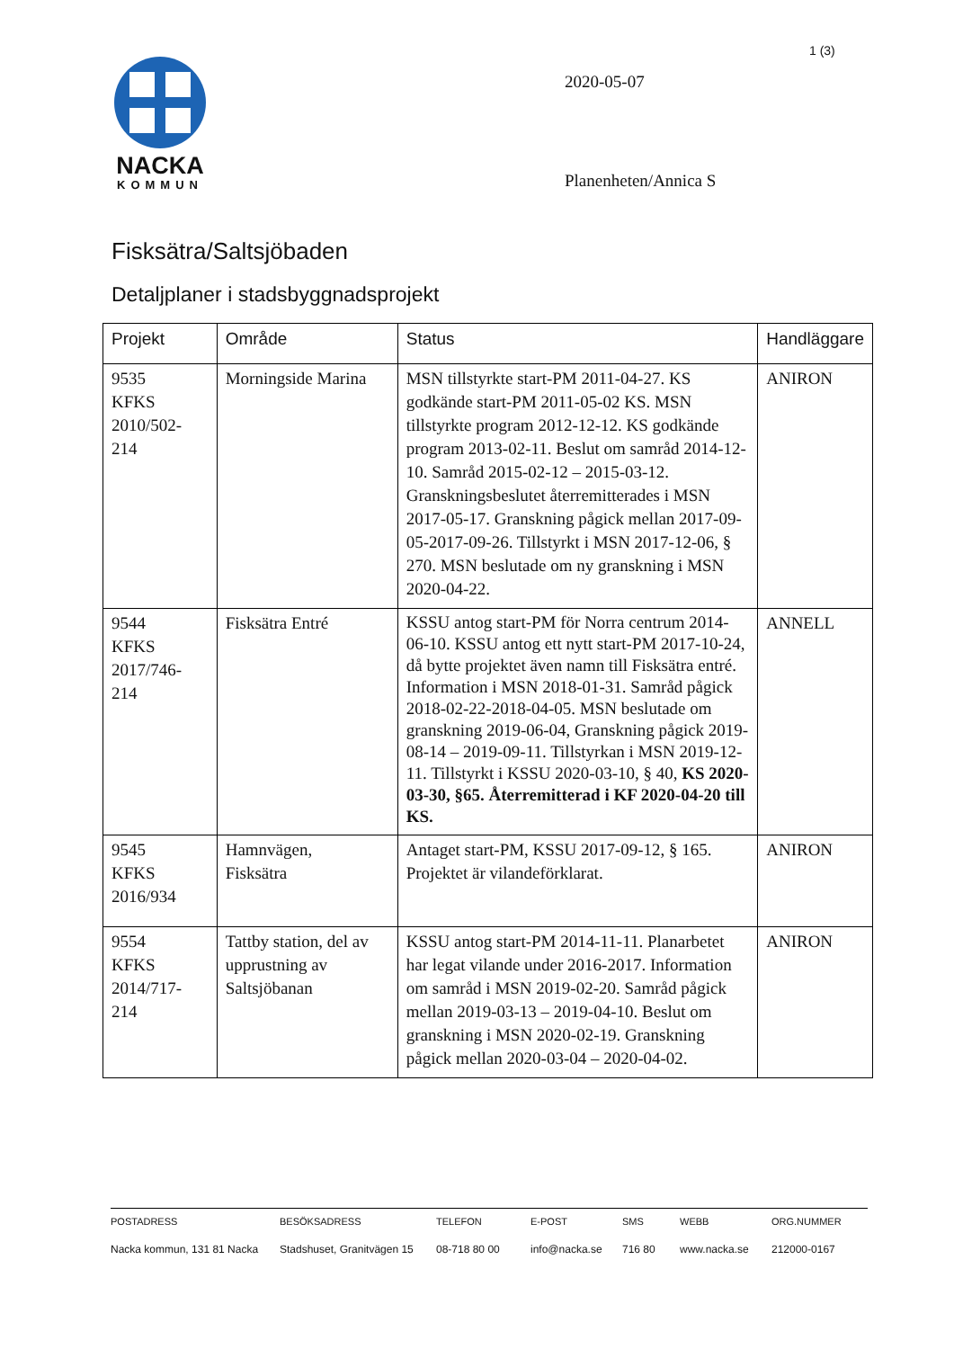1 (3)
NACKA
KOMMUN
2020-05-07
Planenheten/Annica S
Fisksätra/Saltsjöbaden
Detaljplaner i stadsbyggnadsprojekt
| Projekt | Område | Status | Handläggare |
| --- | --- | --- | --- |
| 9535 KFKS 2010/502- 214 | Morningside Marina | MSN tillstyrkte start-PM 2011-04-27. KS godkände start-PM 2011-05-02 KS. MSN tillstyrkte program 2012-12-12. KS godkände program 2013-02-11. Beslut om samråd 2014-12-10. Samråd 2015-02-12 – 2015-03-12. Granskningsbeslutet återremitterades i MSN 2017-05-17. Granskning pågick mellan 2017-09-05-2017-09-26. Tillstyrkt i MSN 2017-12-06, § 270. MSN beslutade om ny granskning i MSN 2020-04-22. | ANIRON |
| 9544 KFKS 2017/746- 214 | Fisksätra Entré | KSSU antog start-PM för Norra centrum 2014-06-10. KSSU antog ett nytt start-PM 2017-10-24, då bytte projektet även namn till Fisksätra entré. Information i MSN 2018-01-31. Samråd pågick 2018-02-22-2018-04-05. MSN beslutade om granskning 2019-06-04, Granskning pågick 2019-08-14 – 2019-09-11. Tillstyrkan i MSN 2019-12-11. Tillstyrkt i KSSU 2020-03-10, § 40, KS 2020-03-30, §65. Återremitterad i KF 2020-04-20 till KS. | ANNELL |
| 9545 KFKS 2016/934 | Hamnvägen, Fisksätra | Antaget start-PM, KSSU 2017-09-12, § 165. Projektet är vilandeförklarat. | ANIRON |
| 9554 KFKS 2014/717- 214 | Tattby station, del av upprustning av Saltsjöbanan | KSSU antog start-PM 2014-11-11. Planarbetet har legat vilande under 2016-2017. Information om samråd i MSN 2019-02-20. Samråd pågick mellan 2019-03-13 – 2019-04-10. Beslut om granskning i MSN 2020-02-19. Granskning pågick mellan 2020-03-04 – 2020-04-02. | ANIRON |
POSTADRESS
Nacka kommun, 131 81 Nacka
BESÖKSADRESS
Stadshuset, Granitvägen 15
TELEFON
08-718 80 00
E-POST
info@nacka.se
SMS
716 80
WEBB
www.nacka.se
ORG.NUMMER
212000-0167